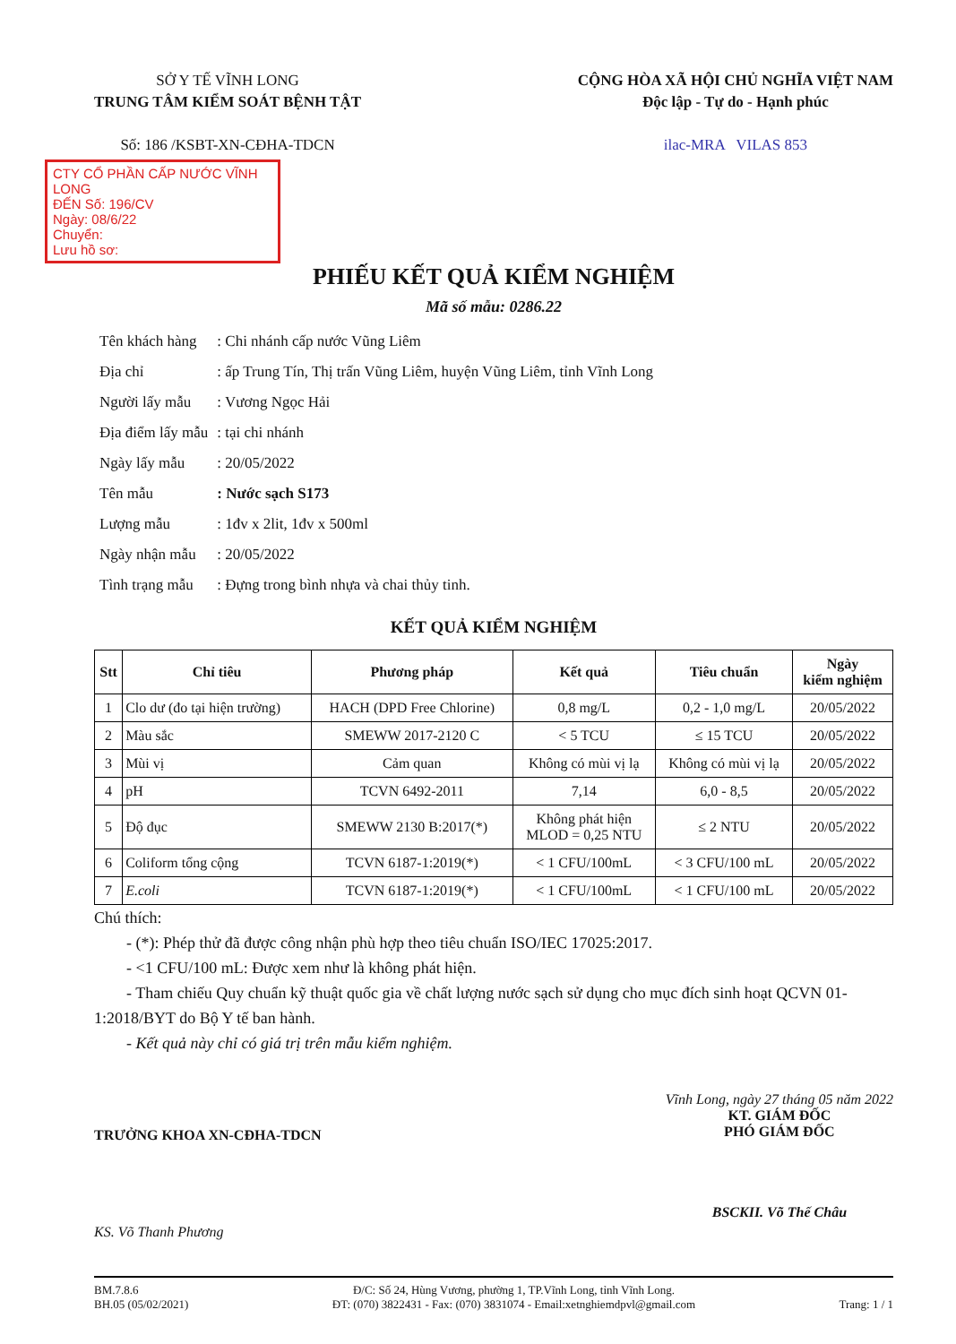SỞ Y TẾ VĨNH LONG
TRUNG TÂM KIỂM SOÁT BỆNH TẬT
Số: 186 /KSBT-XN-CĐHA-TDCN
CỘNG HÒA XÃ HỘI CHỦ NGHĨA VIỆT NAM
Độc lập - Tự do - Hạnh phúc
ilac-MRA VILAS 853
CTY CỔ PHẦN CẤP NƯỚC VĨNH LONG
ĐẾN Số: 196/CV
Ngày: 08/6/22
Chuyển:
Lưu hồ sơ:
PHIẾU KẾT QUẢ KIỂM NGHIỆM
Mã số mẫu: 0286.22
| Tên khách hàng | : Chi nhánh cấp nước Vũng Liêm |
| Địa chỉ | : ấp Trung Tín, Thị trấn Vũng Liêm, huyện Vũng Liêm, tỉnh Vĩnh Long |
| Người lấy mẫu | : Vương Ngọc Hải |
| Địa điểm lấy mẫu | : tại chi nhánh |
| Ngày lấy mẫu | : 20/05/2022 |
| Tên mẫu | : Nước sạch S173 |
| Lượng mẫu | : 1đv x 2lit, 1đv x 500ml |
| Ngày nhận mẫu | : 20/05/2022 |
| Tình trạng mẫu | : Đựng trong bình nhựa và chai thủy tinh. |
KẾT QUẢ KIỂM NGHIỆM
| Stt | Chỉ tiêu | Phương pháp | Kết quả | Tiêu chuẩn | Ngày kiểm nghiệm |
| --- | --- | --- | --- | --- | --- |
| 1 | Clo dư (đo tại hiện trường) | HACH (DPD Free Chlorine) | 0,8 mg/L | 0,2 - 1,0 mg/L | 20/05/2022 |
| 2 | Màu sắc | SMEWW 2017-2120 C | < 5 TCU | ≤ 15 TCU | 20/05/2022 |
| 3 | Mùi vị | Cảm quan | Không có mùi vị lạ | Không có mùi vị lạ | 20/05/2022 |
| 4 | pH | TCVN 6492-2011 | 7,14 | 6,0 - 8,5 | 20/05/2022 |
| 5 | Độ đục | SMEWW 2130 B:2017(*) | Không phát hiện MLOD = 0,25 NTU | ≤ 2 NTU | 20/05/2022 |
| 6 | Coliform tổng cộng | TCVN 6187-1:2019(*) | < 1 CFU/100mL | < 3 CFU/100 mL | 20/05/2022 |
| 7 | E.coli | TCVN 6187-1:2019(*) | < 1 CFU/100mL | < 1 CFU/100 mL | 20/05/2022 |
Chú thích:
  - (*): Phép thử đã được công nhận phù hợp theo tiêu chuẩn ISO/IEC 17025:2017.
  - <1 CFU/100 mL: Được xem như là không phát hiện.
  - Tham chiếu Quy chuẩn kỹ thuật quốc gia về chất lượng nước sạch sử dụng cho mục đích sinh hoạt QCVN 01-1:2018/BYT do Bộ Y tế ban hành.
  - Kết quả này chỉ có giá trị trên mẫu kiểm nghiệm.
TRƯỞNG KHOA XN-CĐHA-TDCN
KS. Võ Thanh Phương
Vĩnh Long, ngày 27 tháng 05 năm 2022
KT. GIÁM ĐỐC
PHÓ GIÁM ĐỐC
BSCKII. Võ Thế Châu
BM.7.8.6
BH.05 (05/02/2021)
Đ/C: Số 24, Hùng Vương, phường 1, TP.Vĩnh Long, tỉnh Vĩnh Long.
ĐT: (070) 3822431 - Fax: (070) 3831074 - Email:xetnghiemdpvl@gmail.com
Trang: 1 / 1